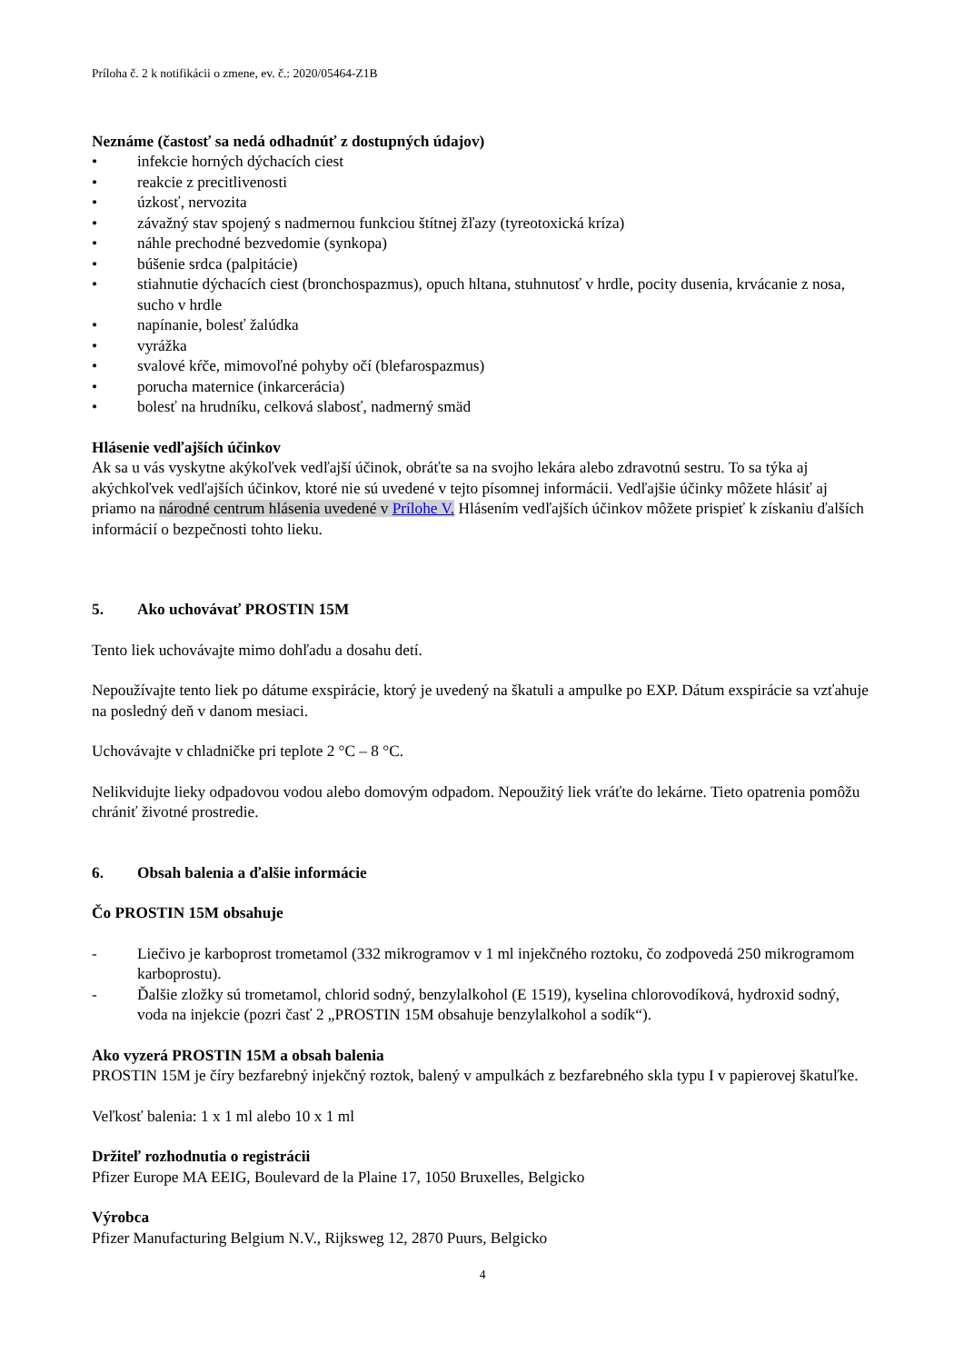Príloha č. 2 k notifikácii o zmene, ev. č.: 2020/05464-Z1B
Neznáme (častosť sa nedá odhadnúť z dostupných údajov)
• infekcie horných dýchacích ciest
• reakcie z precitlivenosti
• úzkosť, nervozita
• závažný stav spojený s nadmernou funkciou štítnej žľazy (tyreotoxická kríza)
• náhle prechodné bezvedomie (synkopa)
• búšenie srdca (palpitácie)
• stiahnutie dýchacích ciest (bronchospazmus), opuch hltana, stuhnutosť v hrdle, pocity dusenia, krvácanie z nosa, sucho v hrdle
• napínanie, bolesť žalúdka
• vyrážka
• svalové kŕče, mimovoľné pohyby očí (blefarospazmus)
• porucha maternice (inkarcerácia)
• bolesť na hrudníku, celková slabosť, nadmerný smäd
Hlásenie vedľajších účinkov
Ak sa u vás vyskytne akýkoľvek vedľajší účinok, obráťte sa na svojho lekára alebo zdravotnú sestru. To sa týka aj akýchkoľvek vedľajších účinkov, ktoré nie sú uvedené v tejto písomnej informácii. Vedľajšie účinky môžete hlásiť aj priamo na národné centrum hlásenia uvedené v Prílohe V. Hlásením vedľajších účinkov môžete prispieť k získaniu ďalších informácií o bezpečnosti tohto lieku.
5. Ako uchovávať PROSTIN 15M
Tento liek uchovávajte mimo dohľadu a dosahu detí.
Nepoužívajte tento liek po dátume exspirácie, ktorý je uvedený na škatuli a ampulke po EXP. Dátum exspirácie sa vzťahuje na posledný deň v danom mesiaci.
Uchovávajte v chladničke pri teplote 2 °C – 8 °C.
Nelikvidujte lieky odpadovou vodou alebo domovým odpadom. Nepoužitý liek vráťte do lekárne. Tieto opatrenia pomôžu chrániť životné prostredie.
6. Obsah balenia a ďalšie informácie
Čo PROSTIN 15M obsahuje
- Liečivo je karboprost trometamol (332 mikrogramov v 1 ml injekčného roztoku, čo zodpovedá 250 mikrogramom karboprostu).
- Ďalšie zložky sú trometamol, chlorid sodný, benzylalkohol (E 1519), kyselina chlorovodíková, hydroxid sodný, voda na injekcie (pozri časť 2 „PROSTIN 15M obsahuje benzylalkohol a sodík“).
Ako vyzerá PROSTIN 15M a obsah balenia
PROSTIN 15M je číry bezfarebný injekčný roztok, balený v ampulkách z bezfarebného skla typu I v papierovej škatuľke.
Veľkosť balenia: 1 x 1 ml alebo 10 x 1 ml
Držiteľ rozhodnutia o registrácii
Pfizer Europe MA EEIG, Boulevard de la Plaine 17, 1050 Bruxelles, Belgicko
Výrobca
Pfizer Manufacturing Belgium N.V., Rijksweg 12, 2870 Puurs, Belgicko
4